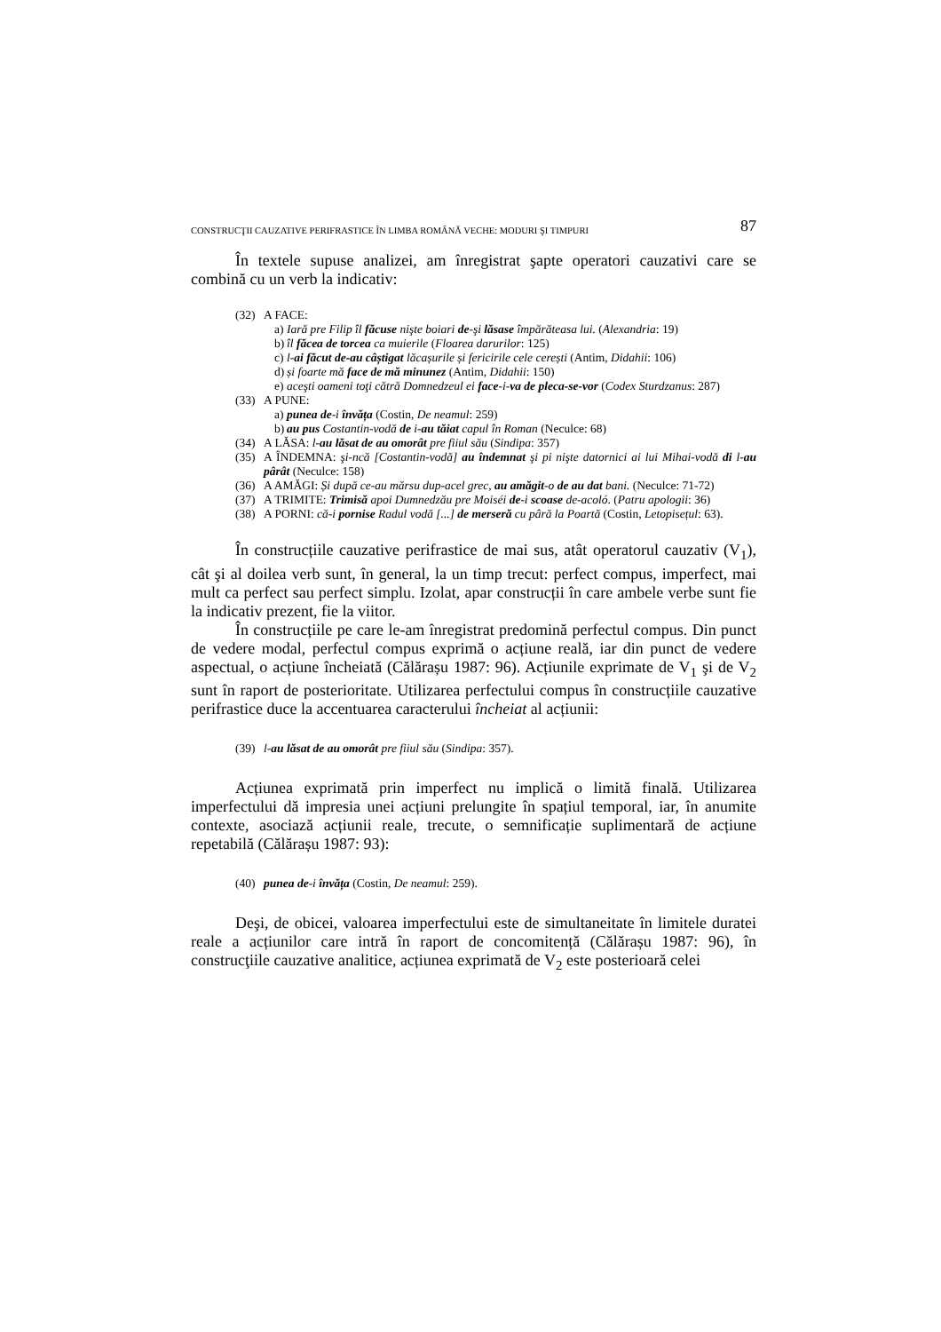CONSTRUCŢII CAUZATIVE PERIFRASTICE ÎN LIMBA ROMÂNĂ VECHE: MODURI ŞI TIMPURI 87
În textele supuse analizei, am înregistrat şapte operatori cauzativi care se combină cu un verb la indicativ:
(32) A FACE:
a) Iară pre Filip îl făcuse nişte boiari de-şi lăsase împărăteasa lui. (Alexandria: 19)
b) îl făcea de torcea ca muierile (Floarea darurilor: 125)
c) l-ai făcut de-au câștigat lăcașurile și fericirile cele cerești (Antim, Didahii: 106)
d) și foarte mă face de mă minunez (Antim, Didahii: 150)
e) aceşti oameni toţi cătră Domnedzeul ei face-i-va de pleca-se-vor (Codex Sturdzanus: 287)
(33) A PUNE:
a) punea de-i învăța (Costin, De neamul: 259)
b) au pus Costantin-vodă de i-au tăiat capul în Roman (Neculce: 68)
(34) A LĂSA: l-au lăsat de au omorât pre fiiul său (Sindipa: 357)
(35) A ÎNDEMNA: şi-ncă [Costantin-vodă] au îndemnat şi pi nişte datornici ai lui Mihai-vodă di l-au pârât (Neculce: 158)
(36) A AMĂGI: Și după ce-au mărsu dup-acel grec, au amăgit-o de au dat bani. (Neculce: 71-72)
(37) A TRIMITE: Trimisă apoi Dumnedzău pre Moiséi de-i scoase de-acoló. (Patru apologii: 36)
(38) A PORNI: că-i pornise Radul vodă [...] de merseră cu pâră la Poartă (Costin, Letopisețul: 63).
În construcțiile cauzative perifrastice de mai sus, atât operatorul cauzativ (V<sub>1</sub>), cât şi al doilea verb sunt, în general, la un timp trecut: perfect compus, imperfect, mai mult ca perfect sau perfect simplu. Izolat, apar construcții în care ambele verbe sunt fie la indicativ prezent, fie la viitor.
În construcțiile pe care le-am înregistrat predomină perfectul compus. Din punct de vedere modal, perfectul compus exprimă o acțiune reală, iar din punct de vedere aspectual, o acțiune încheiată (Călărașu 1987: 96). Acțiunile exprimate de V<sub>1</sub> şi de V<sub>2</sub> sunt în raport de posterioritate. Utilizarea perfectului compus în construcțiile cauzative perifrastice duce la accentuarea caracterului încheiat al acțiunii:
(39) l-au lăsat de au omorât pre fiiul său (Sindipa: 357).
Acțiunea exprimată prin imperfect nu implică o limită finală. Utilizarea imperfectului dă impresia unei acțiuni prelungite în spațiul temporal, iar, în anumite contexte, asociază acțiunii reale, trecute, o semnificație suplimentară de acțiune repetabilă (Călărașu 1987: 93):
(40) punea de-i învăța (Costin, De neamul: 259).
Deşi, de obicei, valoarea imperfectului este de simultaneitate în limitele duratei reale a acțiunilor care intră în raport de concomitență (Călărașu 1987: 96), în construcţiile cauzative analitice, acțiunea exprimată de V<sub>2</sub> este posterioară celei